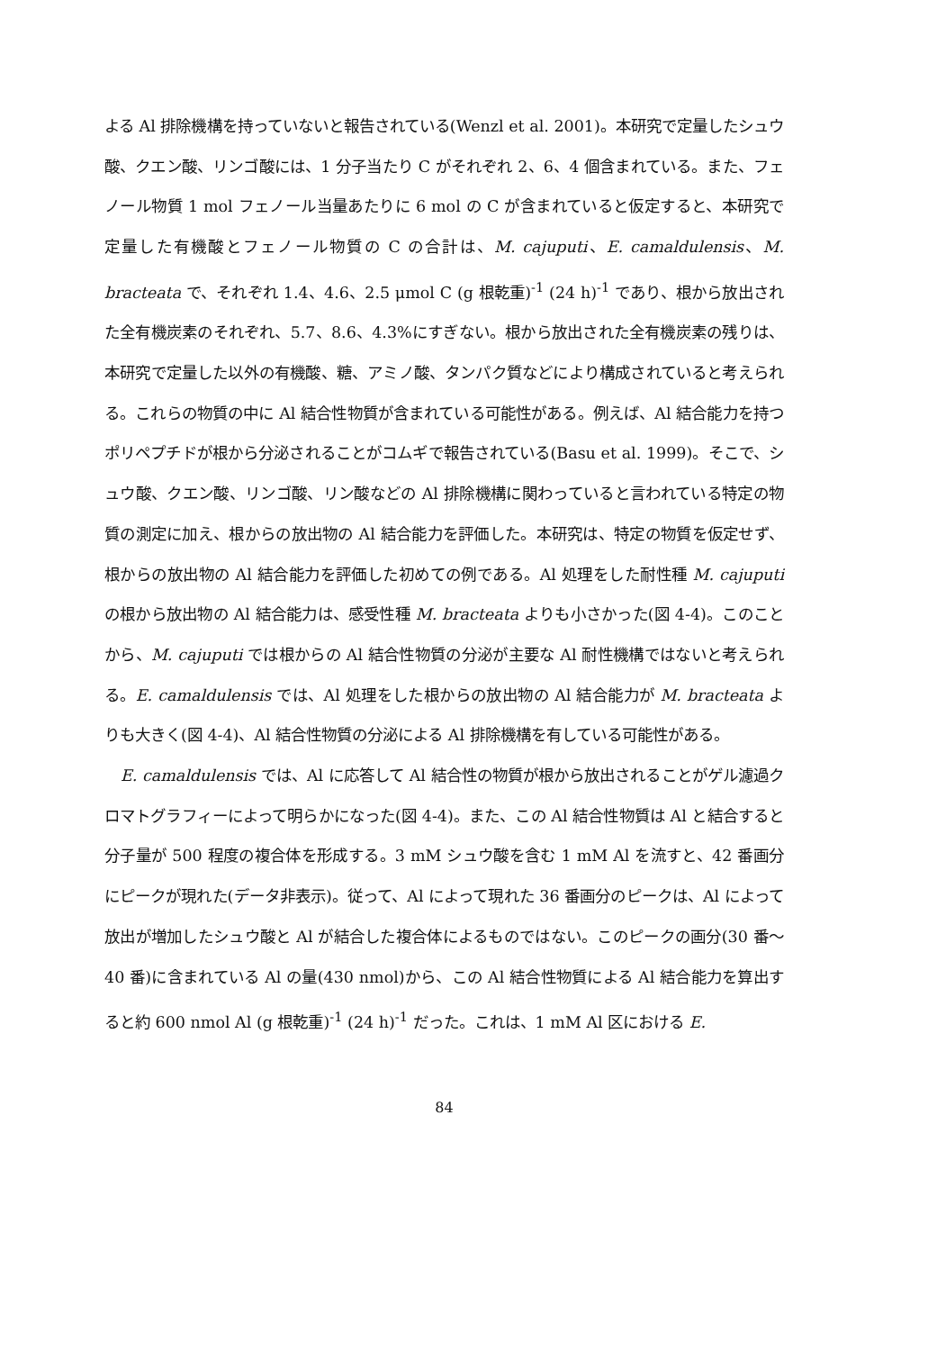よる Al 排除機構を持っていないと報告されている(Wenzl et al. 2001)。本研究で定量したシュウ酸、クエン酸、リンゴ酸には、1 分子当たり C がそれぞれ 2、6、4 個含まれている。また、フェノール物質 1 mol フェノール当量あたりに 6 mol の C が含まれていると仮定すると、本研究で定量した有機酸とフェノール物質の C の合計は、M. cajuputi、E. camaldulensis、M. bracteata で、それぞれ 1.4、4.6、2.5 μmol C (g 根乾重)<sup>-1</sup> (24 h)<sup>-1</sup> であり、根から放出された全有機炭素のそれぞれ、5.7、8.6、4.3%にすぎない。根から放出された全有機炭素の残りは、本研究で定量した以外の有機酸、糖、アミノ酸、タンパク質などにより構成されていると考えられる。これらの物質の中に Al 結合性物質が含まれている可能性がある。例えば、Al 結合能力を持つポリペプチドが根から分泌されることがコムギで報告されている(Basu et al. 1999)。そこで、シュウ酸、クエン酸、リンゴ酸、リン酸などの Al 排除機構に関わっていると言われている特定の物質の測定に加え、根からの放出物の Al 結合能力を評価した。本研究は、特定の物質を仮定せず、根からの放出物の Al 結合能力を評価した初めての例である。Al 処理をした耐性種 M. cajuputi の根から放出物の Al 結合能力は、感受性種 M. bracteata よりも小さかった(図 4-4)。このことから、M. cajuputi では根からの Al 結合性物質の分泌が主要な Al 耐性機構ではないと考えられる。E. camaldulensis では、Al 処理をした根からの放出物の Al 結合能力が M. bracteata よりも大きく(図 4-4)、Al 結合性物質の分泌による Al 排除機構を有している可能性がある。
E. camaldulensis では、Al に応答して Al 結合性の物質が根から放出されることがゲル濾過クロマトグラフィーによって明らかになった(図 4-4)。また、この Al 結合性物質は Al と結合すると分子量が 500 程度の複合体を形成する。3 mM シュウ酸を含む 1 mM Al を流すと、42 番画分にピークが現れた(データ非表示)。従って、Al によって現れた 36 番画分のピークは、Al によって放出が増加したシュウ酸と Al が結合した複合体によるものではない。このピークの画分(30 番～40 番)に含まれている Al の量(430 nmol)から、この Al 結合性物質による Al 結合能力を算出すると約 600 nmol Al (g 根乾重)<sup>-1</sup> (24 h)<sup>-1</sup> だった。これは、1 mM Al 区における E.
84